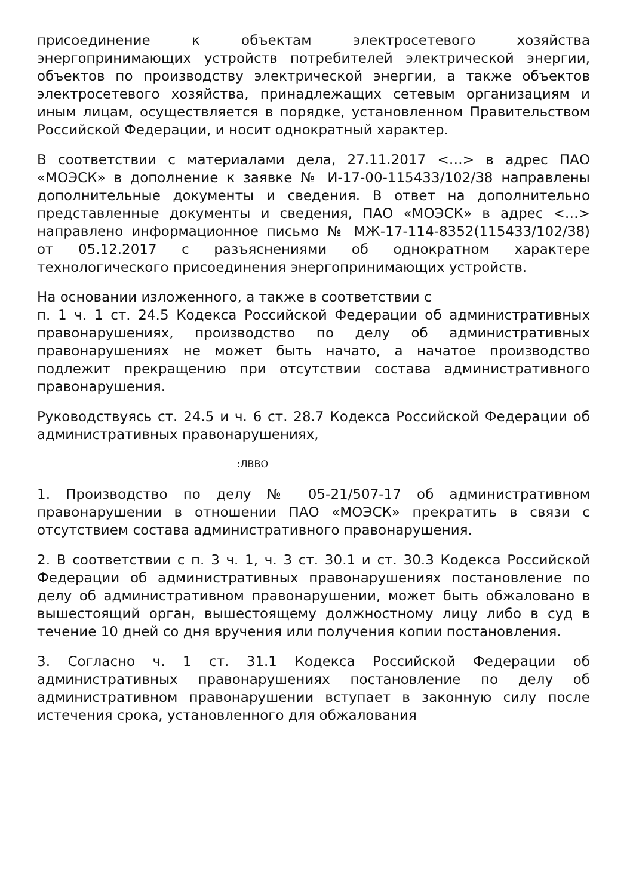присоединение к объектам электросетевого хозяйства энергопринимающих устройств потребителей электрической энергии, объектов по производству электрической энергии, а также объектов электросетевого хозяйства, принадлежащих сетевым организациям и иным лицам, осуществляется в порядке, установленном Правительством Российской Федерации, и носит однократный характер.
В соответствии с материалами дела, 27.11.2017 <…> в адрес ПАО «МОЭСК» в дополнение к заявке № И-17-00-115433/102/З8 направлены дополнительные документы и сведения. В ответ на дополнительно представленные документы и сведения, ПАО «МОЭСК» в адрес <…> направлено информационное письмо № МЖ-17-114-8352(115433/102/З8) от 05.12.2017 с разъяснениями об однократном характере технологического присоединения энергопринимающих устройств.
На основании изложенного, а также в соответствии с
п. 1 ч. 1 ст. 24.5 Кодекса Российской Федерации об административных правонарушениях, производство по делу об административных правонарушениях не может быть начато, а начатое производство подлежит прекращению при отсутствии состава административного правонарушения.
Руководствуясь ст. 24.5 и ч. 6 ст. 28.7 Кодекса Российской Федерации об административных правонарушениях,
:ЛВВО
1. Производство по делу № 05-21/507-17 об административном правонарушении в отношении ПАО «МОЭСК» прекратить в связи с отсутствием состава административного правонарушения.
2. В соответствии с п. 3 ч. 1, ч. 3 ст. 30.1 и ст. 30.3 Кодекса Российской Федерации об административных правонарушениях постановление по делу об административном правонарушении, может быть обжаловано в вышестоящий орган, вышестоящему должностному лицу либо в суд в течение 10 дней со дня вручения или получения копии постановления.
3. Согласно ч. 1 ст. 31.1 Кодекса Российской Федерации об административных правонарушениях постановление по делу об административном правонарушении вступает в законную силу после истечения срока, установленного для обжалования